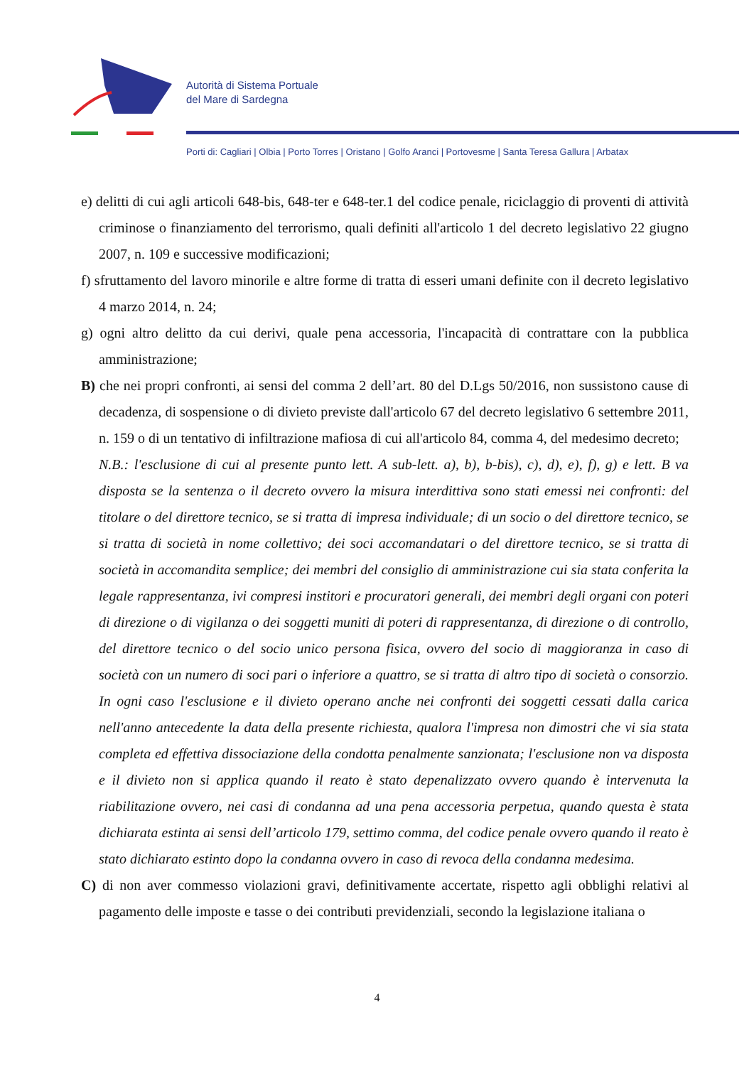Autorità di Sistema Portuale
del Mare di Sardegna
Porti di: Cagliari | Olbia | Porto Torres | Oristano | Golfo Aranci | Portovesme | Santa Teresa Gallura | Arbatax
e) delitti di cui agli articoli 648-bis, 648-ter e 648-ter.1 del codice penale, riciclaggio di proventi di attività criminose o finanziamento del terrorismo, quali definiti all'articolo 1 del decreto legislativo 22 giugno 2007, n. 109 e successive modificazioni;
f) sfruttamento del lavoro minorile e altre forme di tratta di esseri umani definite con il decreto legislativo 4 marzo 2014, n. 24;
g) ogni altro delitto da cui derivi, quale pena accessoria, l'incapacità di contrattare con la pubblica amministrazione;
B) che nei propri confronti, ai sensi del comma 2 dell’art. 80 del D.Lgs 50/2016, non sussistono cause di decadenza, di sospensione o di divieto previste dall'articolo 67 del decreto legislativo 6 settembre 2011, n. 159 o di un tentativo di infiltrazione mafiosa di cui all'articolo 84, comma 4, del medesimo decreto;
N.B.: l'esclusione di cui al presente punto lett. A sub-lett. a), b), b-bis), c), d), e), f), g) e lett. B va disposta se la sentenza o il decreto ovvero la misura interdittiva sono stati emessi nei confronti: del titolare o del direttore tecnico, se si tratta di impresa individuale; di un socio o del direttore tecnico, se si tratta di società in nome collettivo; dei soci accomandatari o del direttore tecnico, se si tratta di società in accomandita semplice; dei membri del consiglio di amministrazione cui sia stata conferita la legale rappresentanza, ivi compresi institori e procuratori generali, dei membri degli organi con poteri di direzione o di vigilanza o dei soggetti muniti di poteri di rappresentanza, di direzione o di controllo, del direttore tecnico o del socio unico persona fisica, ovvero del socio di maggioranza in caso di società con un numero di soci pari o inferiore a quattro, se si tratta di altro tipo di società o consorzio. In ogni caso l'esclusione e il divieto operano anche nei confronti dei soggetti cessati dalla carica nell'anno antecedente la data della presente richiesta, qualora l'impresa non dimostri che vi sia stata completa ed effettiva dissociazione della condotta penalmente sanzionata; l'esclusione non va disposta e il divieto non si applica quando il reato è stato depenalizzato ovvero quando è intervenuta la riabilitazione ovvero, nei casi di condanna ad una pena accessoria perpetua, quando questa è stata dichiarata estinta ai sensi dell’articolo 179, settimo comma, del codice penale ovvero quando il reato è stato dichiarato estinto dopo la condanna ovvero in caso di revoca della condanna medesima.
C) di non aver commesso violazioni gravi, definitivamente accertate, rispetto agli obblighi relativi al pagamento delle imposte e tasse o dei contributi previdenziali, secondo la legislazione italiana o
4